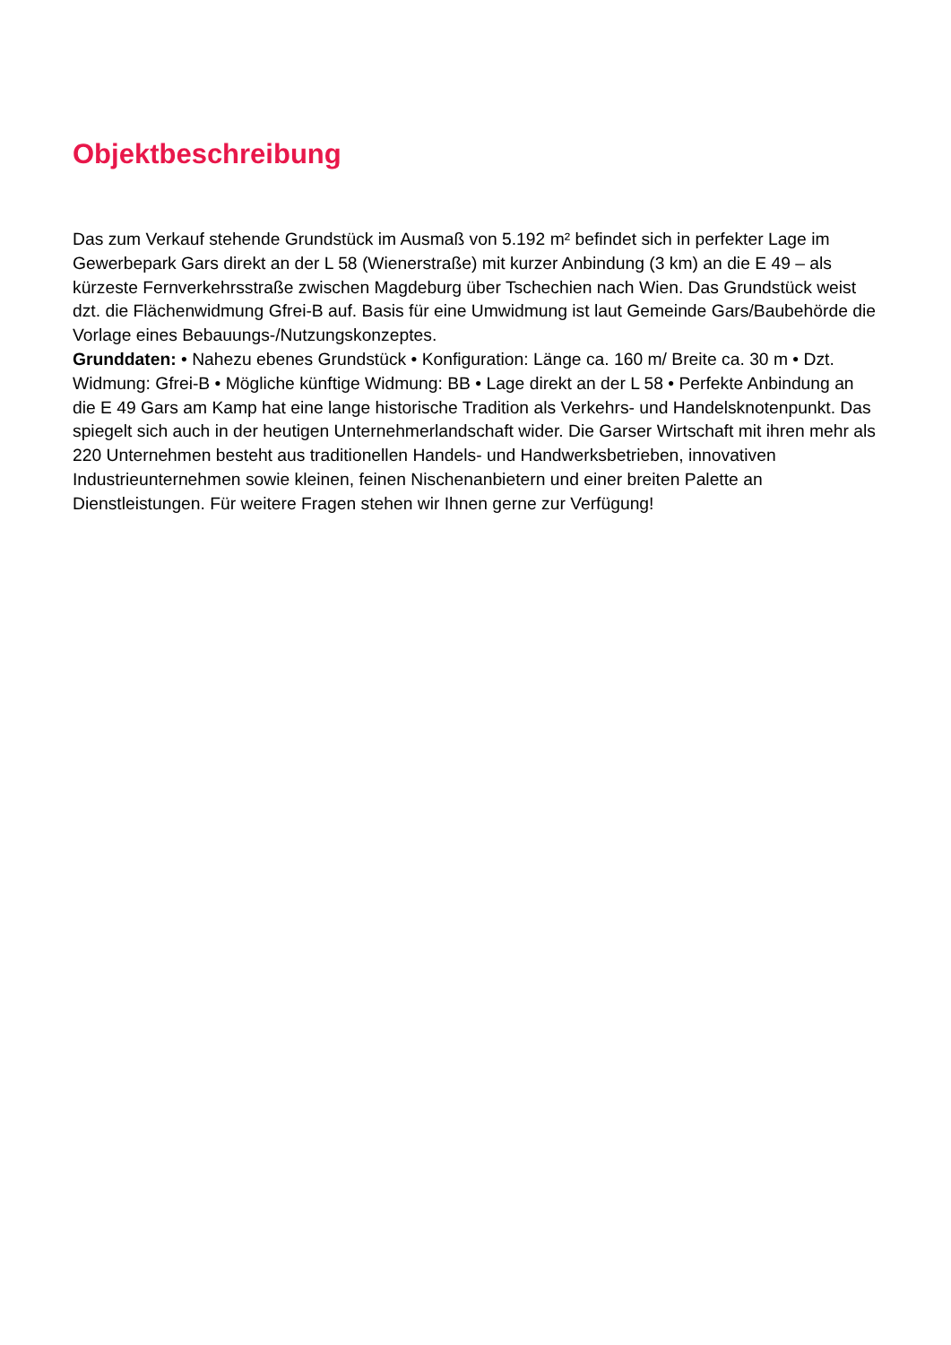Objektbeschreibung
Das zum Verkauf stehende Grundstück im Ausmaß von 5.192 m² befindet sich in perfekter Lage im Gewerbepark Gars direkt an der L 58 (Wienerstraße) mit kurzer Anbindung (3 km) an die E 49 – als kürzeste Fernverkehrsstraße zwischen Magdeburg über Tschechien nach Wien. Das Grundstück weist dzt. die Flächenwidmung Gfrei-B auf. Basis für eine Umwidmung ist laut Gemeinde Gars/Baubehörde die Vorlage eines Bebauungs-/Nutzungskonzeptes.
Grunddaten: • Nahezu ebenes Grundstück • Konfiguration: Länge ca. 160 m/ Breite ca. 30 m • Dzt. Widmung: Gfrei-B • Mögliche künftige Widmung: BB • Lage direkt an der L 58 • Perfekte Anbindung an die E 49 Gars am Kamp hat eine lange historische Tradition als Verkehrs- und Handelsknotenpunkt. Das spiegelt sich auch in der heutigen Unternehmerlandschaft wider. Die Garser Wirtschaft mit ihren mehr als 220 Unternehmen besteht aus traditionellen Handels- und Handwerksbetrieben, innovativen Industrieunternehmen sowie kleinen, feinen Nischenanbietern und einer breiten Palette an Dienstleistungen. Für weitere Fragen stehen wir Ihnen gerne zur Verfügung!